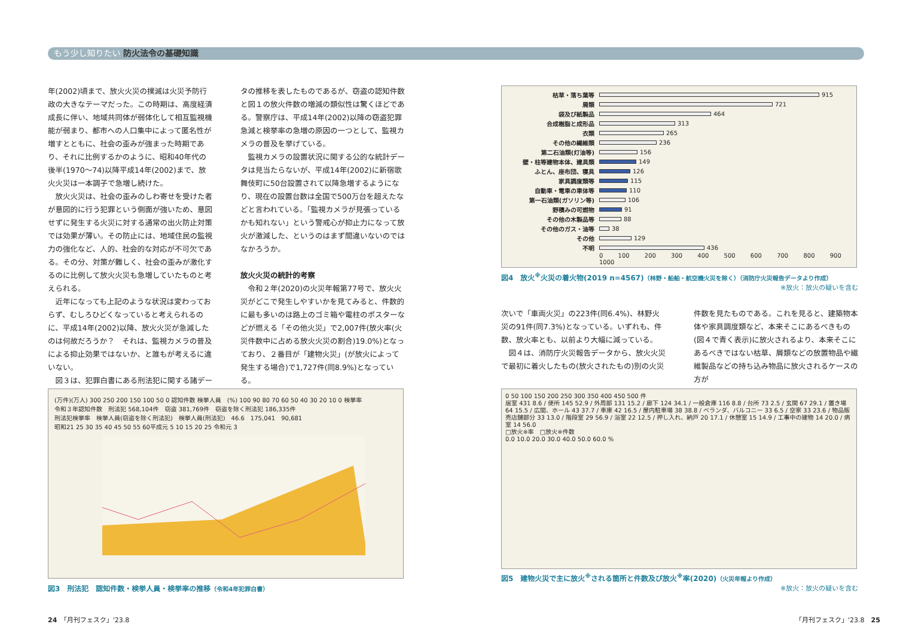もう少し知りたい 防火法令の基礎知識
年(2002)頃まで、放火火災の撲滅は火災予防行政の大きなテーマだった。この時期は、高度経済成長に伴い、地域共同体が弱体化して相互監視機能が弱まり、都市への人口集中によって匿名性が増すとともに、社会の歪みが強まった時期であり、それに比例するかのように、昭和40年代の後半(1970～74)以降平成14年(2002)まで、放火火災は一本調子で急増し続けた。
　放火火災は、社会の歪みのしわ寄せを受けた者が意図的に行う犯罪という側面が強いため、意図せずに発生する火災に対する通常の出火防止対策では効果が薄い。その防止には、地域住民の監視力の強化など、人的、社会的な対応が不可欠である。その分、対策が難しく、社会の歪みが激化するのに比例して放火火災も急増していたものと考えられる。
　近年になっても上記のような状況は変わっておらず、むしろひどくなっていると考えられるのに、平成14年(2002)以降、放火火災が急減したのは何故だろうか？　それは、監視カメラの普及による抑止効果ではないか、と誰もが考えるに違いない。
　図３は、犯罪白書にある刑法犯に関する諸デー
タの推移を表したものであるが、窃盗の認知件数と図１の放火件数の増減の類似性は驚くほどである。警察庁は、平成14年(2002)以降の窃盗犯罪急減と検挙率の急増の原因の一つとして、監視カメラの普及を挙げている。
　監視カメラの設置状況に関する公的な統計データは見当たらないが、平成14年(2002)に新宿歌舞伎町に50台設置されて以降急増するようになり、現在の設置台数は全国で500万台を超えたなどと言われている。「監視カメラが見張っているかも知れない」という警戒心が抑止力になって放火が激減した、というのはまず間違いないのではなかろうか。
放火火災の統計的考察
　令和２年(2020)の火災年報第77号で、放火火災がどこで発生しやすいかを見てみると、件数的に最も多いのは路上のゴミ箱や電柱のポスターなどが燃える「その他火災」で2,007件(放火率(火災件数中に占める放火火災の割合)19.0%)となっており、２番目が「建物火災」(が放火によって発生する場合)で1,727件(同8.9%)となっている。
(万件)(万人) 300 250 200 150 100 50 0 認知件数 検挙人員　(%) 100 90 80 70 60 50 40 30 20 10 0 検挙率
令和３年認知件数　刑法犯 568,104件　窃盗 381,769件　窃盗を除く刑法犯 186,335件
刑法犯検挙率　検挙人員(窃盗を除く刑法犯)　検挙人員(刑法犯)　46.6　175,041　90,681
昭和21 25 30 35 40 45 50 55 60平成元 5 10 15 20 25 令和元 3
図3　刑法犯　認知件数・検挙人員・検挙率の推移（令和4年犯罪白書）
枯草・落ち葉等
915
屑類
721
袋及び紙製品
464
合成樹脂と成形品
313
衣類
265
その他の繊維類
236
第二石油類(灯油等)
156
壁・柱等建物本体、建具類
149
ふとん、座布団、寝具
126
家具調度類等
115
自動車・電車の車体等
110
第一石油類(ガソリン等)
106
野積みの可燃物
91
その他の木製品等
88
その他のガス・油等
38
その他
129
不明
436
0 100 200 300 400 500 600 700 800 900 1000
図4　放火<sup>※</sup>火災の着火物(2019 n=4567)（林野・船舶・航空機火災を除く）（消防庁火災報告データより作成）
※放火：放火の疑いを含む
次いで「車両火災」の223件(同6.4%)、林野火災の91件(同7.3%)となっている。いずれも、件数、放火率とも、以前より大幅に減っている。
　図４は、消防庁火災報告データから、放火火災で最初に着火したもの(放火されたもの)別の火災
件数を見たものである。これを見ると、建築物本体や家具調度類など、本来そこにあるべきもの(図４で青く表示)に放火されるより、本来そこにあるべきではない枯草、屑類などの放置物品や繊維製品などの持ち込み物品に放火されるケースの方が
0 50 100 150 200 250 300 350 400 450 500 件
居室 431 8.6 / 便所 145 52.9 / 外周部 131 15.2 / 廊下 124 34.1 / 一般倉庫 116 8.8 / 台所 73 2.5 / 玄関 67 29.1 / 置き場 64 15.5 / 広間、ホール 43 37.7 / 車庫 42 16.5 / 屋内駐車場 38 38.8 / ベランダ、バルコニー 33 6.5 / 空家 33 23.6 / 物品販売店舗部分 33 13.0 / 階段室 29 56.9 / 浴室 22 12.5 / 押し入れ、納戸 20 17.1 / 休憩室 15 14.9 / 工事中の建物 14 20.0 / 病室 14 56.0
□放火※率　□放火※件数
0.0 10.0 20.0 30.0 40.0 50.0 60.0 %
図5　建物火災で主に放火<sup>※</sup>される箇所と件数及び放火<sup>※</sup>率(2020)（火災年報より作成）
※放火：放火の疑いを含む
24　「月刊フェスク」'23.8 「月刊フェスク」'23.8　25